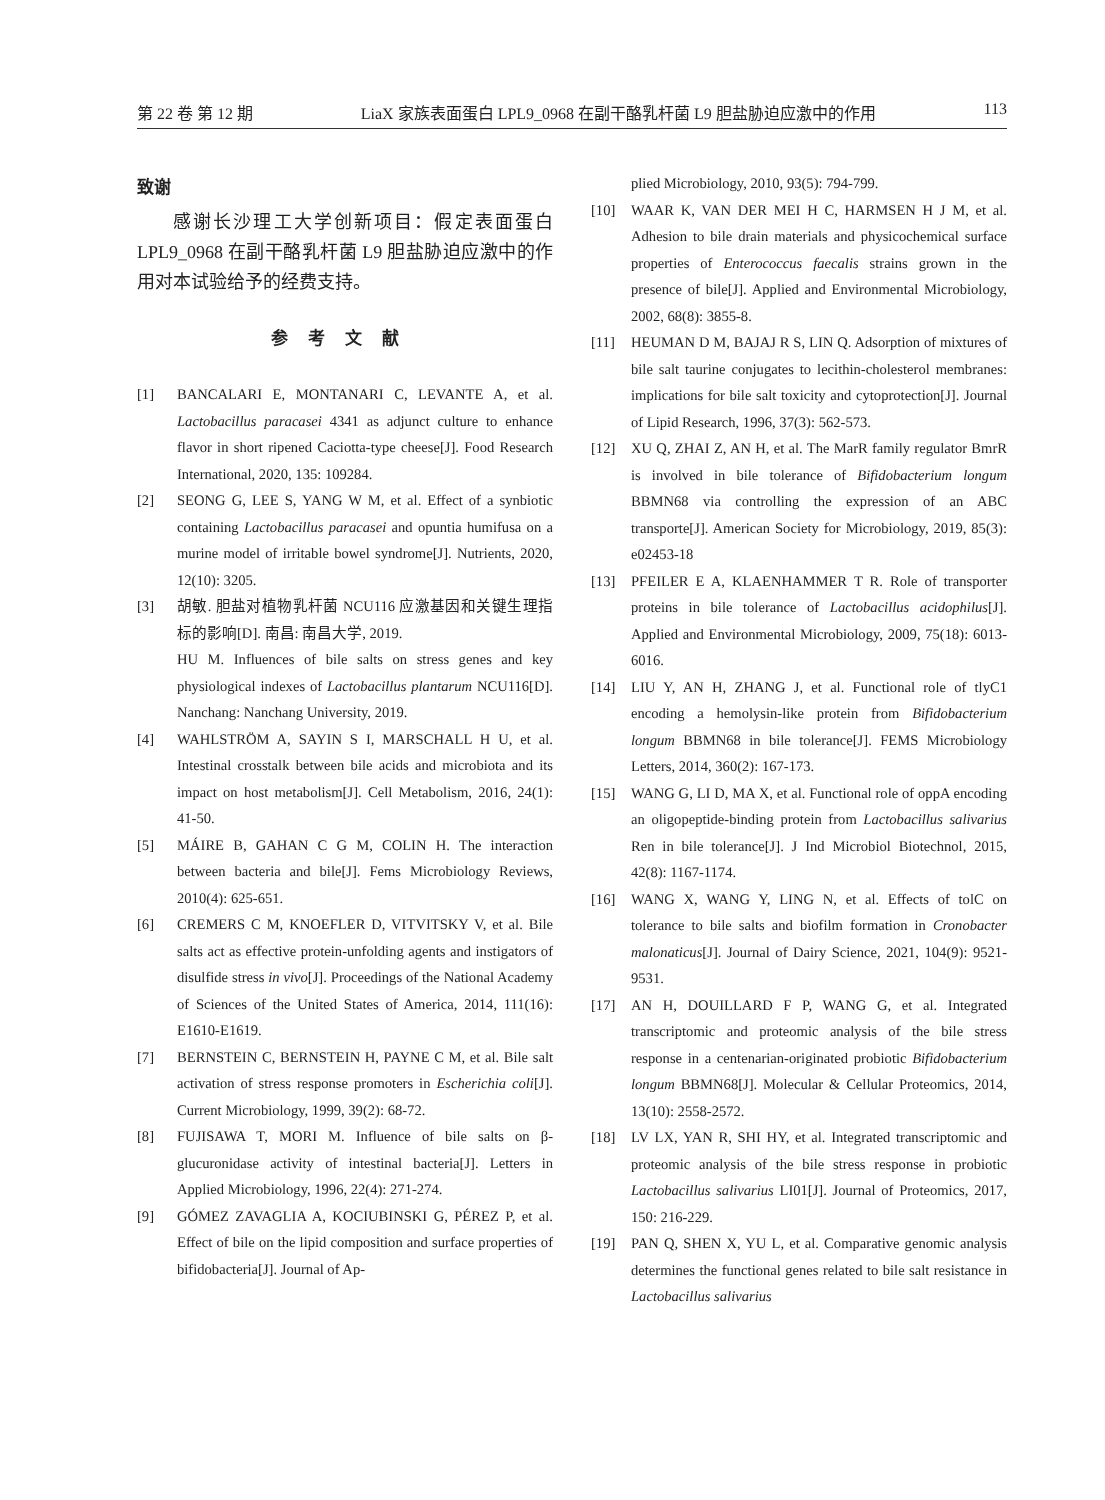第 22 卷 第 12 期 LiaX 家族表面蛋白 LPL9_0968 在副干酪乳杆菌 L9 胆盐胁迫应激中的作用 113
致谢
感谢长沙理工大学创新项目：假定表面蛋白 LPL9_0968 在副干酪乳杆菌 L9 胆盐胁迫应激中的作用对本试验给予的经费支持。
参考文献
[1] BANCALARI E, MONTANARI C, LEVANTE A, et al. Lactobacillus paracasei 4341 as adjunct culture to enhance flavor in short ripened Caciotta-type cheese[J]. Food Research International, 2020, 135: 109284.
[2] SEONG G, LEE S, YANG W M, et al. Effect of a synbiotic containing Lactobacillus paracasei and opuntia humifusa on a murine model of irritable bowel syndrome[J]. Nutrients, 2020, 12(10): 3205.
[3] 胡敏. 胆盐对植物乳杆菌 NCU116 应激基因和关键生理指标的影响[D]. 南昌: 南昌大学, 2019.
HU M. Influences of bile salts on stress genes and key physiological indexes of Lactobacillus plantarum NCU116[D]. Nanchang: Nanchang University, 2019.
[4] WAHLSTRÖM A, SAYIN S I, MARSCHALL H U, et al. Intestinal crosstalk between bile acids and microbiota and its impact on host metabolism[J]. Cell Metabolism, 2016, 24(1): 41-50.
[5] MÁIRE B, GAHAN C G M, COLIN H. The interaction between bacteria and bile[J]. Fems Microbiology Reviews, 2010(4): 625-651.
[6] CREMERS C M, KNOEFLER D, VITVITSKY V, et al. Bile salts act as effective protein-unfolding agents and instigators of disulfide stress in vivo[J]. Proceedings of the National Academy of Sciences of the United States of America, 2014, 111(16): E1610-E1619.
[7] BERNSTEIN C, BERNSTEIN H, PAYNE C M, et al. Bile salt activation of stress response promoters in Escherichia coli[J]. Current Microbiology, 1999, 39(2): 68-72.
[8] FUJISAWA T, MORI M. Influence of bile salts on β-glucuronidase activity of intestinal bacteria[J]. Letters in Applied Microbiology, 1996, 22(4): 271-274.
[9] GÓMEZ ZAVAGLIA A, KOCIUBINSKI G, PÉREZ P, et al. Effect of bile on the lipid composition and surface properties of bifidobacteria[J]. Journal of Ap-
plied Microbiology, 2010, 93(5): 794-799.
[10] WAAR K, VAN DER MEI H C, HARMSEN H J M, et al. Adhesion to bile drain materials and physicochemical surface properties of Enterococcus faecalis strains grown in the presence of bile[J]. Applied and Environmental Microbiology, 2002, 68(8): 3855-8.
[11] HEUMAN D M, BAJAJ R S, LIN Q. Adsorption of mixtures of bile salt taurine conjugates to lecithin-cholesterol membranes: implications for bile salt toxicity and cytoprotection[J]. Journal of Lipid Research, 1996, 37(3): 562-573.
[12] XU Q, ZHAI Z, AN H, et al. The MarR family regulator BmrR is involved in bile tolerance of Bifidobacterium longum BBMN68 via controlling the expression of an ABC transporte[J]. American Society for Microbiology, 2019, 85(3): e02453-18
[13] PFEILER E A, KLAENHAMMER T R. Role of transporter proteins in bile tolerance of Lactobacillus acidophilus[J]. Applied and Environmental Microbiology, 2009, 75(18): 6013-6016.
[14] LIU Y, AN H, ZHANG J, et al. Functional role of tlyC1 encoding a hemolysin-like protein from Bifidobacterium longum BBMN68 in bile tolerance[J]. FEMS Microbiology Letters, 2014, 360(2): 167-173.
[15] WANG G, LI D, MA X, et al. Functional role of oppA encoding an oligopeptide-binding protein from Lactobacillus salivarius Ren in bile tolerance[J]. J Ind Microbiol Biotechnol, 2015, 42(8): 1167-1174.
[16] WANG X, WANG Y, LING N, et al. Effects of tolC on tolerance to bile salts and biofilm formation in Cronobacter malonaticus[J]. Journal of Dairy Science, 2021, 104(9): 9521-9531.
[17] AN H, DOUILLARD F P, WANG G, et al. Integrated transcriptomic and proteomic analysis of the bile stress response in a centenarian-originated probiotic Bifidobacterium longum BBMN68[J]. Molecular & Cellular Proteomics, 2014, 13(10): 2558-2572.
[18] LV LX, YAN R, SHI HY, et al. Integrated transcriptomic and proteomic analysis of the bile stress response in probiotic Lactobacillus salivarius LI01[J]. Journal of Proteomics, 2017, 150: 216-229.
[19] PAN Q, SHEN X, YU L, et al. Comparative genomic analysis determines the functional genes related to bile salt resistance in Lactobacillus salivarius